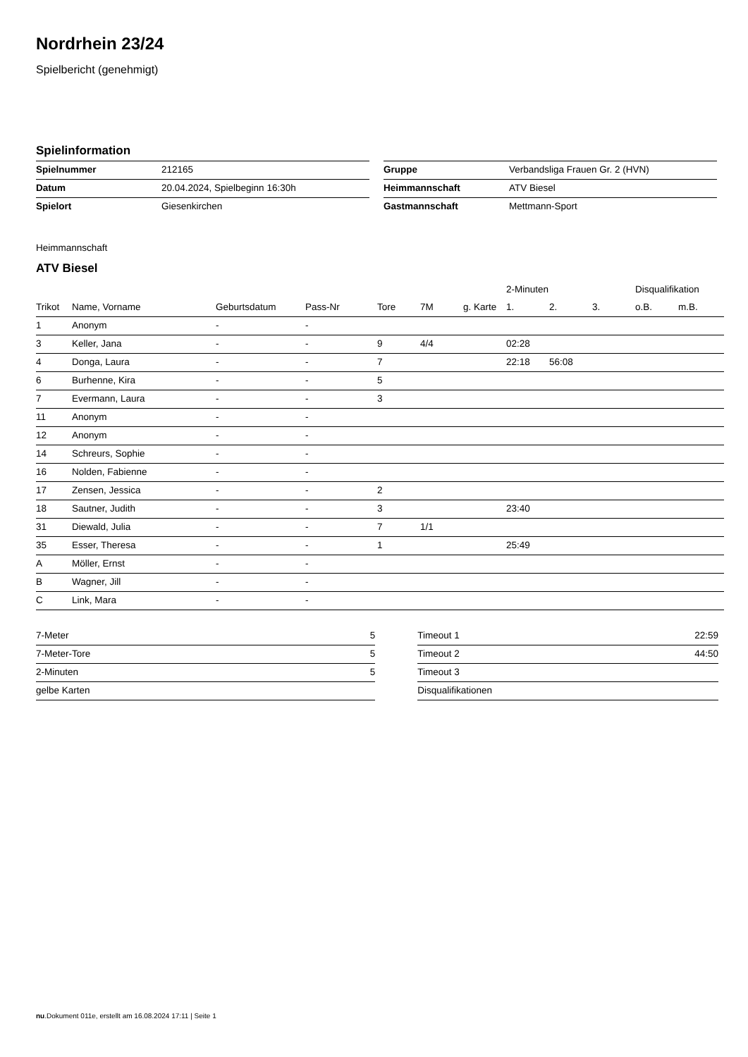Nordrhein 23/24
Spielbericht (genehmigt)
Spielinformation
| Spielnummer | 212165 |
| Datum | 20.04.2024, Spielbeginn 16:30h |
| Spielort | Giesenkirchen |
| Gruppe | Verbandsliga Frauen Gr. 2 (HVN) |
| Heimmannschaft | ATV Biesel |
| Gastmannschaft | Mettmann-Sport |
Heimmannschaft
ATV Biesel
| | | | | | | | 2-Minuten | | | Disqualifikation | |
| --- | --- | --- | --- | --- | --- | --- | --- | --- | --- | --- | --- |
| Trikot | Name, Vorname | Geburtsdatum | Pass-Nr | Tore | 7M | g. Karte | 1. | 2. | 3. | o.B. | m.B. |
| 1 | Anonym | - | - | | | | | | | | |
| 3 | Keller, Jana | - | - | 9 | 4/4 | | 02:28 | | | | |
| 4 | Donga, Laura | - | - | 7 | | | 22:18 | 56:08 | | | |
| 6 | Burhenne, Kira | - | - | 5 | | | | | | | |
| 7 | Evermann, Laura | - | - | 3 | | | | | | | |
| 11 | Anonym | - | - | | | | | | | | |
| 12 | Anonym | - | - | | | | | | | | |
| 14 | Schreurs, Sophie | - | - | | | | | | | | |
| 16 | Nolden, Fabienne | - | - | | | | | | | | |
| 17 | Zensen, Jessica | - | - | 2 | | | | | | | |
| 18 | Sautner, Judith | - | - | 3 | | | 23:40 | | | | |
| 31 | Diewald, Julia | - | - | 7 | 1/1 | | | | | | |
| 35 | Esser, Theresa | - | - | 1 | | | 25:49 | | | | |
| A | Möller, Ernst | - | - | | | | | | | | |
| B | Wagner, Jill | - | - | | | | | | | | |
| C | Link, Mara | - | - | | | | | | | | |
| 7-Meter | 5 |
| 7-Meter-Tore | 5 |
| 2-Minuten | 5 |
| gelbe Karten | |
| Timeout 1 | 22:59 |
| Timeout 2 | 44:50 |
| Timeout 3 | |
| Disqualifikationen | |
nu.Dokument 011e, erstellt am 16.08.2024 17:11 | Seite 1